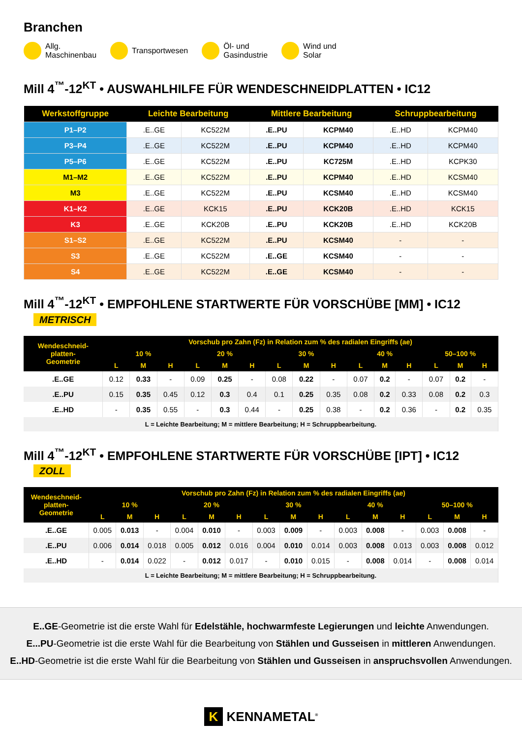Branchen
Allg.
Maschinenbau
Transportwesen
Öl- und
Gasindustrie
Wind und
Solar
Mill 4<sup>™</sup>-12<sup>KT</sup> • AUSWAHLHILFE FÜR WENDESCHNEIDPLATTEN • IC12
| Werkstoffgruppe | Leichte Bearbeitung | | Mittlere Bearbeitung | | Schruppbearbeitung | |
| --- | --- | --- | --- | --- | --- | --- |
| P1–P2 | .E..GE | KC522M | .E..PU | KCPM40 | .E..HD | KCPM40 |
| P3–P4 | .E..GE | KC522M | .E..PU | KCPM40 | .E..HD | KCPM40 |
| P5–P6 | .E..GE | KC522M | .E..PU | KC725M | .E..HD | KCPK30 |
| M1–M2 | .E..GE | KC522M | .E..PU | KCPM40 | .E..HD | KCSM40 |
| M3 | .E..GE | KC522M | .E..PU | KCSM40 | .E..HD | KCSM40 |
| K1–K2 | .E..GE | KCK15 | .E..PU | KCK20B | .E..HD | KCK15 |
| K3 | .E..GE | KCK20B | .E..PU | KCK20B | .E..HD | KCK20B |
| S1–S2 | .E..GE | KC522M | .E..PU | KCSM40 | - | - |
| S3 | .E..GE | KC522M | .E..GE | KCSM40 | - | - |
| S4 | .E..GE | KC522M | .E..GE | KCSM40 | - | - |
Mill 4<sup>™</sup>-12<sup>KT</sup> • EMPFOHLENE STARTWERTE FÜR VORSCHÜBE [MM] • IC12 METRISCH
| Wendeschneid- platten- Geometrie | Vorschub pro Zahn (Fz) in Relation zum % des radialen Eingriffs (ae) | | | | | | | | | | | | | | |
| --- | --- | --- | --- | --- | --- | --- | --- | --- | --- | --- | --- | --- | --- | --- | --- |
| | 10 % | | | 20 % | | | 30 % | | | 40 % | | | 50–100 % | | |
| | L | M | H | L | M | H | L | M | H | L | M | H | L | M | H |
| .E..GE | 0.12 | 0.33 | - | 0.09 | 0.25 | - | 0.08 | 0.22 | - | 0.07 | 0.2 | - | 0.07 | 0.2 | - |
| .E..PU | 0.15 | 0.35 | 0.45 | 0.12 | 0.3 | 0.4 | 0.1 | 0.25 | 0.35 | 0.08 | 0.2 | 0.33 | 0.08 | 0.2 | 0.3 |
| .E..HD | - | 0.35 | 0.55 | - | 0.3 | 0.44 | - | 0.25 | 0.38 | - | 0.2 | 0.36 | - | 0.2 | 0.35 |
| L = Leichte Bearbeitung; M = mittlere Bearbeitung; H = Schruppbearbeitung. | | | | | | | | | | | | | | | |
Mill 4<sup>™</sup>-12<sup>KT</sup> • EMPFOHLENE STARTWERTE FÜR VORSCHÜBE [IPT] • IC12 ZOLL
| Wendeschneid- platten- Geometrie | Vorschub pro Zahn (Fz) in Relation zum % des radialen Eingriffs (ae) | | | | | | | | | | | | | | |
| --- | --- | --- | --- | --- | --- | --- | --- | --- | --- | --- | --- | --- | --- | --- | --- |
| | 10 % | | | 20 % | | | 30 % | | | 40 % | | | 50–100 % | | |
| | L | M | H | L | M | H | L | M | H | L | M | H | L | M | H |
| .E..GE | 0.005 | 0.013 | - | 0.004 | 0.010 | - | 0.003 | 0.009 | - | 0.003 | 0.008 | - | 0.003 | 0.008 | - |
| .E..PU | 0.006 | 0.014 | 0.018 | 0.005 | 0.012 | 0.016 | 0.004 | 0.010 | 0.014 | 0.003 | 0.008 | 0.013 | 0.003 | 0.008 | 0.012 |
| .E..HD | - | 0.014 | 0.022 | - | 0.012 | 0.017 | - | 0.010 | 0.015 | - | 0.008 | 0.014 | - | 0.008 | 0.014 |
| L = Leichte Bearbeitung; M = mittlere Bearbeitung; H = Schruppbearbeitung. | | | | | | | | | | | | | | | |
E..GE-Geometrie ist die erste Wahl für Edelstähle, hochwarmfeste Legierungen und leichte Anwendungen.
E...PU-Geometrie ist die erste Wahl für die Bearbeitung von Stählen und Gusseisen in mittleren Anwendungen.
E..HD-Geometrie ist die erste Wahl für die Bearbeitung von Stählen und Gusseisen in anspruchsvollen Anwendungen.
K KENNAMETAL<sup>®</sup>